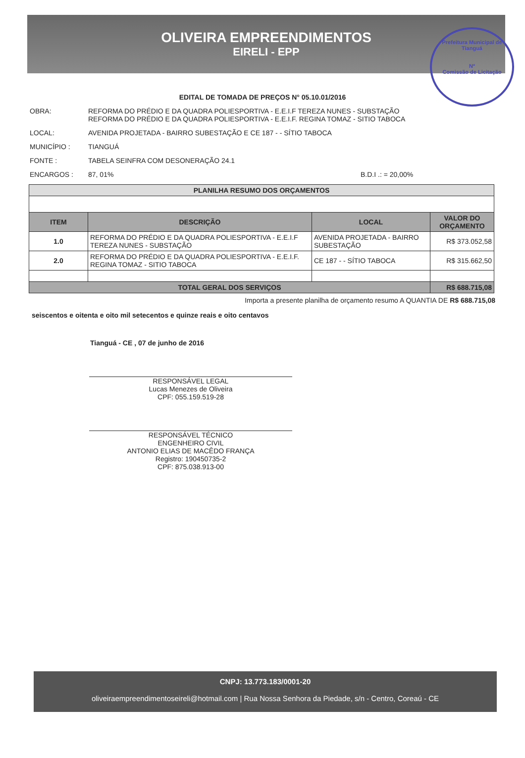OLIVEIRA EMPREENDIMENTOS
EIRELI - EPP
Prefeitura Municipal de Tianguá
Nº
Comissão de Licitação
EDITAL DE TOMADA DE PREÇOS N° 05.10.01/2016
OBRA: REFORMA DO PRÉDIO E DA QUADRA POLIESPORTIVA - E.E.I.F TEREZA NUNES - SUBSTAÇÃO
REFORMA DO PRÉDIO E DA QUADRA POLIESPORTIVA - E.E.I.F. REGINA TOMAZ - SITIO TABOCA
LOCAL: AVENIDA PROJETADA - BAIRRO SUBESTAÇÃO E CE 187 - - SÍTIO TABOCA
MUNICÍPIO : TIANGUÁ
FONTE : TABELA SEINFRA COM DESONERAÇÃO 24.1
ENCARGOS : 87, 01% B.D.I .: = 20,00%
| PLANILHA RESUMO DOS ORÇAMENTOS | | | |
| --- | --- | --- | --- |
| ITEM | DESCRIÇÃO | LOCAL | VALOR DO ORÇAMENTO |
| 1.0 | REFORMA DO PRÉDIO E DA QUADRA POLIESPORTIVA - E.E.I.F TEREZA NUNES - SUBSTAÇÃO | AVENIDA PROJETADA - BAIRRO SUBESTAÇÃO | R$ 373.052,58 |
| 2.0 | REFORMA DO PRÉDIO E DA QUADRA POLIESPORTIVA - E.E.I.F. REGINA TOMAZ - SITIO TABOCA | CE 187 - - SÍTIO TABOCA | R$ 315.662,50 |
| TOTAL GERAL DOS SERVIÇOS | | | R$ 688.715,08 |
Importa a presente planilha de orçamento resumo A QUANTIA DE R$ 688.715,08
seiscentos e oitenta e oito mil setecentos e quinze reais e oito centavos
Tianguá - CE , 07 de junho de 2016
RESPONSÁVEL LEGAL
Lucas Menezes de Oliveira
CPF: 055.159.519-28
RESPONSÁVEL TÉCNICO
ENGENHEIRO CIVIL
ANTONIO ELIAS DE MACÊDO FRANÇA
Registro: 190450735-2
CPF: 875.038.913-00
CNPJ: 13.773.183/0001-20
oliveiraempreendimentoseireli@hotmail.com | Rua Nossa Senhora da Piedade, s/n - Centro, Coreaú - CE